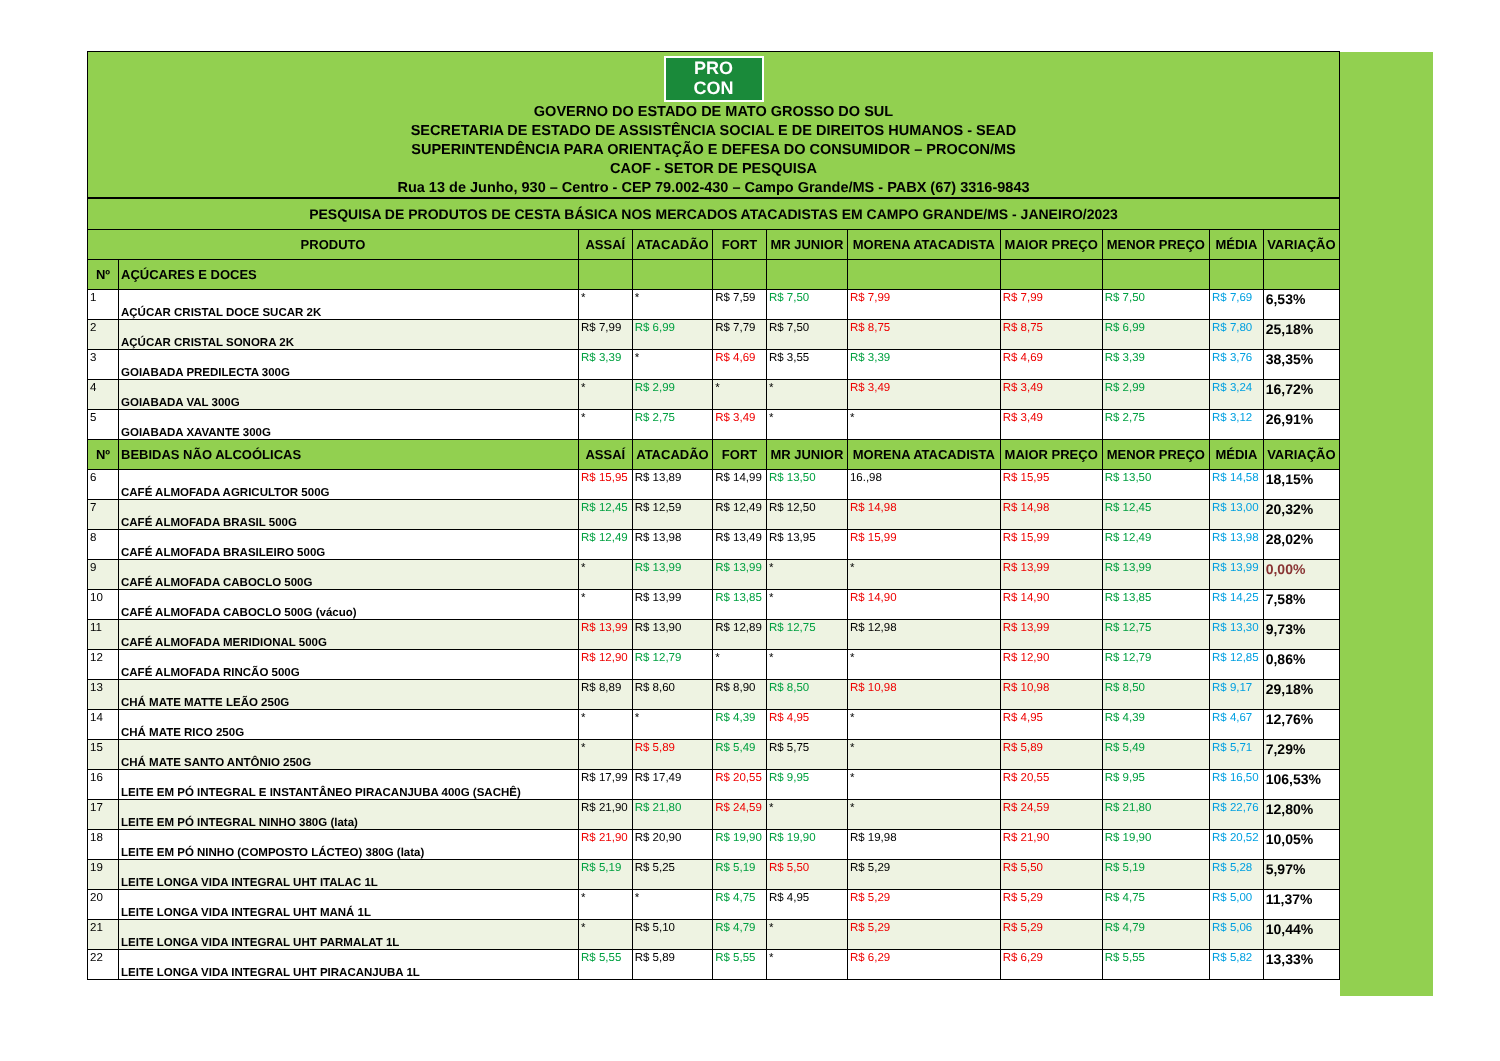PRO
CON
GOVERNO DO ESTADO DE MATO GROSSO DO SUL
SECRETARIA DE ESTADO DE ASSISTÊNCIA SOCIAL E DE DIREITOS HUMANOS - SEAD
SUPERINTENDÊNCIA PARA ORIENTAÇÃO E DEFESA DO CONSUMIDOR – PROCON/MS
CAOF - SETOR DE PESQUISA
Rua 13 de Junho, 930 – Centro - CEP 79.002-430 – Campo Grande/MS - PABX (67) 3316-9843
| PESQUISA DE PRODUTOS DE CESTA BÁSICA NOS MERCADOS ATACADISTAS EM CAMPO GRANDE/MS - JANEIRO/2023 | | | | | | | | | | |
| PRODUTO | | ASSAÍ | ATACADÃO | FORT | MR JUNIOR | MORENA ATACADISTA | MAIOR PREÇO | MENOR PREÇO | MÉDIA | VARIAÇÃO |
| Nº | AÇÚCARES E DOCES | | | | | | | | | |
| 1 | AÇÚCAR CRISTAL DOCE SUCAR 2K | * | * | R$ 7,59 | R$ 7,50 | R$ 7,99 | R$ 7,99 | R$ 7,50 | R$ 7,69 | 6,53% |
| 2 | AÇÚCAR CRISTAL SONORA 2K | R$ 7,99 | R$ 6,99 | R$ 7,79 | R$ 7,50 | R$ 8,75 | R$ 8,75 | R$ 6,99 | R$ 7,80 | 25,18% |
| 3 | GOIABADA PREDILECTA 300G | R$ 3,39 | * | R$ 4,69 | R$ 3,55 | R$ 3,39 | R$ 4,69 | R$ 3,39 | R$ 3,76 | 38,35% |
| 4 | GOIABADA VAL 300G | * | R$ 2,99 | * | * | R$ 3,49 | R$ 3,49 | R$ 2,99 | R$ 3,24 | 16,72% |
| 5 | GOIABADA XAVANTE 300G | * | R$ 2,75 | R$ 3,49 | * | * | R$ 3,49 | R$ 2,75 | R$ 3,12 | 26,91% |
| Nº | BEBIDAS NÃO ALCOÓLICAS | ASSAÍ | ATACADÃO | FORT | MR JUNIOR | MORENA ATACADISTA | MAIOR PREÇO | MENOR PREÇO | MÉDIA | VARIAÇÃO |
| 6 | CAFÉ ALMOFADA AGRICULTOR 500G | R$ 15,95 | R$ 13,89 | R$ 14,99 | R$ 13,50 | 16.,98 | R$ 15,95 | R$ 13,50 | R$ 14,58 | 18,15% |
| 7 | CAFÉ ALMOFADA BRASIL 500G | R$ 12,45 | R$ 12,59 | R$ 12,49 | R$ 12,50 | R$ 14,98 | R$ 14,98 | R$ 12,45 | R$ 13,00 | 20,32% |
| 8 | CAFÉ ALMOFADA BRASILEIRO 500G | R$ 12,49 | R$ 13,98 | R$ 13,49 | R$ 13,95 | R$ 15,99 | R$ 15,99 | R$ 12,49 | R$ 13,98 | 28,02% |
| 9 | CAFÉ ALMOFADA CABOCLO 500G | * | R$ 13,99 | R$ 13,99 | * | * | R$ 13,99 | R$ 13,99 | R$ 13,99 | 0,00% |
| 10 | CAFÉ ALMOFADA CABOCLO 500G (vácuo) | * | R$ 13,99 | R$ 13,85 | * | R$ 14,90 | R$ 14,90 | R$ 13,85 | R$ 14,25 | 7,58% |
| 11 | CAFÉ ALMOFADA MERIDIONAL 500G | R$ 13,99 | R$ 13,90 | R$ 12,89 | R$ 12,75 | R$ 12,98 | R$ 13,99 | R$ 12,75 | R$ 13,30 | 9,73% |
| 12 | CAFÉ ALMOFADA RINCÃO 500G | R$ 12,90 | R$ 12,79 | * | * | * | R$ 12,90 | R$ 12,79 | R$ 12,85 | 0,86% |
| 13 | CHÁ MATE MATTE LEÃO 250G | R$ 8,89 | R$ 8,60 | R$ 8,90 | R$ 8,50 | R$ 10,98 | R$ 10,98 | R$ 8,50 | R$ 9,17 | 29,18% |
| 14 | CHÁ MATE RICO 250G | * | * | R$ 4,39 | R$ 4,95 | * | R$ 4,95 | R$ 4,39 | R$ 4,67 | 12,76% |
| 15 | CHÁ MATE SANTO ANTÔNIO 250G | * | R$ 5,89 | R$ 5,49 | R$ 5,75 | * | R$ 5,89 | R$ 5,49 | R$ 5,71 | 7,29% |
| 16 | LEITE EM PÓ INTEGRAL E INSTANTÂNEO PIRACANJUBA 400G (SACHÊ) | R$ 17,99 | R$ 17,49 | R$ 20,55 | R$ 9,95 | * | R$ 20,55 | R$ 9,95 | R$ 16,50 | 106,53% |
| 17 | LEITE EM PÓ INTEGRAL NINHO 380G (lata) | R$ 21,90 | R$ 21,80 | R$ 24,59 | * | * | R$ 24,59 | R$ 21,80 | R$ 22,76 | 12,80% |
| 18 | LEITE EM PÓ NINHO (COMPOSTO LÁCTEO) 380G (lata) | R$ 21,90 | R$ 20,90 | R$ 19,90 | R$ 19,90 | R$ 19,98 | R$ 21,90 | R$ 19,90 | R$ 20,52 | 10,05% |
| 19 | LEITE LONGA VIDA INTEGRAL UHT ITALAC 1L | R$ 5,19 | R$ 5,25 | R$ 5,19 | R$ 5,50 | R$ 5,29 | R$ 5,50 | R$ 5,19 | R$ 5,28 | 5,97% |
| 20 | LEITE LONGA VIDA INTEGRAL UHT MANÁ 1L | * | * | R$ 4,75 | R$ 4,95 | R$ 5,29 | R$ 5,29 | R$ 4,75 | R$ 5,00 | 11,37% |
| 21 | LEITE LONGA VIDA INTEGRAL UHT PARMALAT 1L | * | R$ 5,10 | R$ 4,79 | * | R$ 5,29 | R$ 5,29 | R$ 4,79 | R$ 5,06 | 10,44% |
| 22 | LEITE LONGA VIDA INTEGRAL UHT PIRACANJUBA 1L | R$ 5,55 | R$ 5,89 | R$ 5,55 | * | R$ 6,29 | R$ 6,29 | R$ 5,55 | R$ 5,82 | 13,33% |